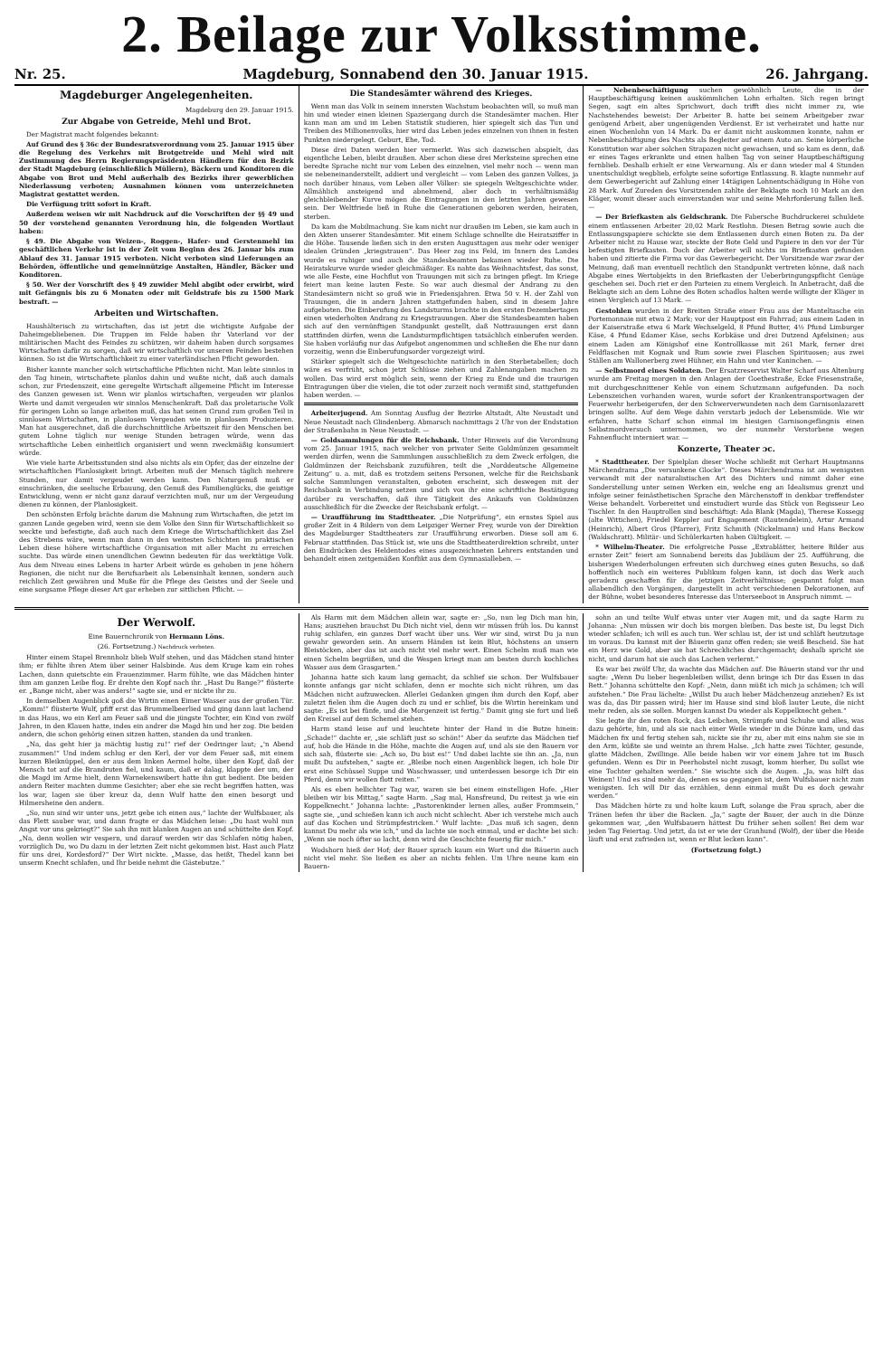2. Beilage zur Volksstimme.
Nr. 25. Magdeburg, Sonnabend den 30. Januar 1915. 26. Jahrgang.
Magdeburger Angelegenheiten.
Magdeburg den 29. Januar 1915.
Zur Abgabe von Getreide, Mehl und Brot.
Der Magistrat macht folgendes bekannt:
Auf Grund des § 36c der Bundesratsverordnung vom 25. Januar 1915 über die Regelung des Verkehrs mit Brotgetreide und Mehl wird mit Zustimmung des Herrn Regierungspräsidenten Händlern für den Bezirk der Stadt Magdeburg (einschließlich Müllern), Bäckern und Konditoren die Abgabe von Brot und Mehl außerhalb des Bezirks ihrer gewerblichen Niederlassung verboten; Ausnahmen können vom unterzeichneten Magistrat gestattet werden.
Die Verfügung tritt sofort in Kraft.
Außerdem weisen wir mit Nachdruck auf die Vorschriften der §§ 49 und 50 der vorstehend genannten Verordnung hin, die folgenden Wortlaut haben:
§ 49. Die Abgabe von Weizen-, Roggen-, Hafer- und Gerstenmehl im geschäftlichen Verkehr ist in der Zeit vom Beginn des 26. Januar bis zum Ablauf des 31. Januar 1915 verboten. Nicht verboten sind Lieferungen an Behörden, öffentliche und gemeinnützige Anstalten, Händler, Bäcker und Konditoren.
§ 50. Wer der Vorschrift des § 49 zuwider Mehl abgibt oder erwirbt, wird mit Gefängnis bis zu 6 Monaten oder mit Geldstrafe bis zu 1500 Mark bestraft. —
Arbeiten und Wirtschaften.
Haushälterisch zu wirtschaften, das ist jetzt die wichtigste Aufgabe der Daheimgebliebenen. Die Truppen im Felde haben ihr Vaterland vor der militärischen Macht des Feindes zu schützen, wir daheim haben durch sorgsames Wirtschaften dafür zu sorgen, daß wir wirtschaftlich vor unseren Feinden bestehen können. So ist die Wirtschaftlichkeit zu einer vaterländischen Pflicht geworden.
Bisher kannte mancher solch wirtschaftliche Pflichten nicht. Man lebte sinnlos in den Tag hinein, wirtschaftete planlos dahin und wußte nicht, daß auch damals schon, zur Friedenszeit, eine geregelte Wirtschaft allgemeine Pflicht im Interesse des Ganzen gewesen ist. Wenn wir planlos wirtschaften, vergeuden wir planlos Werte und damit vergeuden wir sinnlos Menschenkraft. Daß das proletarische Volk für geringen Lohn so lange arbeiten muß, das hat seinen Grund zum großen Teil in sinnlosem Wirtschaften, in planlosem Vergeuden wie in planlosem Produzieren. Man hat ausgerechnet, daß die durchschnittliche Arbeitszeit für den Menschen bei gutem Lohne täglich nur wenige Stunden betragen würde, wenn das wirtschaftliche Leben einheitlich organisiert und wenn zweckmäßig konsumiert würde.
Wie viele harte Arbeitsstunden sind also nichts als ein Opfer, das der einzelne der wirtschaftlichen Planlosigkeit bringt. Arbeiten muß der Mensch täglich mehrere Stunden, nur damit vergeudet werden kann. Den Naturgenuß muß er einschränken, die seelische Erbauung, den Genuß des Familienglücks, die geistige Entwicklung, wenn er nicht ganz darauf verzichten muß, nur um der Vergeudung dienen zu können, der Planlosigkeit.
Den schönsten Erfolg brächte darum die Mahnung zum Wirtschaften, die jetzt im ganzen Lande gegeben wird, wenn sie dem Volke den Sinn für Wirtschaftlichkeit so weckte und befestigte, daß auch nach dem Kriege die Wirtschaftlichkeit das Ziel des Strebens wäre, wenn man dann in den weitesten Schichten im praktischen Leben diese höhere wirtschaftliche Organisation mit aller Macht zu erreichen suchte. Das würde einen unendlichen Gewinn bedeuten für das werktätige Volk. Aus dem Niveau eines Lebens in harter Arbeit würde es gehoben in jene höhern Regionen, die nicht nur die Berufsarbeit als Lebensinhalt kennen, sondern auch reichlich Zeit gewähren und Muße für die Pflege des Geistes und der Seele und eine sorgsame Pflege dieser Art gar erheben zur sittlichen Pflicht. —
Die Standesämter während des Krieges.
Wenn man das Volk in seinem innersten Wachstum beobachten will, so muß man hin und wieder einen kleinen Spaziergang durch die Standesämter machen. Hier kann man am und im Leben Statistik studieren, hier spiegelt sich das Tun und Treiben des Millionenvolks, hier wird das Leben jedes einzelnen von ihnen in festen Punkten niedergelegt. Geburt, Ehe, Tod.
Diese drei Daten werden hier vermerkt. Was sich dazwischen abspielt, das eigentliche Leben, bleibt draußen. Aber schon diese drei Merksteine sprechen eine beredte Sprache nicht nur vom Leben des einzelnen, viel mehr noch — wenn man sie nebeneinanderstellt, addiert und vergleicht — vom Leben des ganzen Volkes, ja noch darüber hinaus, vom Leben aller Völker: sie spiegeln Weltgeschichte wider. Allmählich ansteigend und abnehmend, aber doch in verhältnismäßig gleichbleibender Kurve mögen die Eintragungen in den letzten Jahren gewesen sein. Der Weltfriede ließ in Ruhe die Generationen geboren werden, heiraten, sterben.
Da kam die Mobilmachung. Sie kam nicht nur draußen im Leben, sie kam auch in den Akten unserer Standesämter. Mit einem Schlage schnellte die Heiratsziffer in die Höhe. Tausende ließen sich in den ersten Augusttagen aus mehr oder weniger idealen Gründen „kriegstrauen“. Das Heer zog ins Feld, im Innern des Landes wurde es ruhiger und auch die Standesbeamten bekamen wieder Ruhe. Die Heiratskurve wurde wieder gleichmäßiger. Es nahte das Weihnachtsfest, das sonst, wie alle Feste, eine Hochflut von Trauungen mit sich zu bringen pflegt. Im Kriege feiert man keine lauten Feste. So war auch diesmal der Andrang zu den Standesämtern nicht so groß wie in Friedensjahren. Etwa 50 v. H. der Zahl von Trauungen, die in andern Jahren stattgefunden haben, sind in diesem Jahre aufgeboten. Die Einberufung des Landsturms brachte in den ersten Dezembertagen einen wiederholten Andrang zu Kriegstrauungen. Aber die Standesbeamten haben sich auf den vernünftigen Standpunkt gestellt, daß Nottrauungen erst dann stattfinden dürfen, wenn die Landsturmpflichtigen tatsächlich einberufen werden. Sie haben vorläufig nur das Aufgebot angenommen und schließen die Ehe nur dann vorzeitig, wenn die Einberufungsorder vorgezeigt wird.
Stärker spiegelt sich die Weltgeschichte natürlich in den Sterbetabellen; doch wäre es verfrüht, schon jetzt Schlüsse ziehen und Zahlenangaben machen zu wollen. Das wird erst möglich sein, wenn der Krieg zu Ende und die traurigen Eintragungen über die vielen, die tot oder zurzeit noch vermißt sind, stattgefunden haben werden. —
Arbeiterjugend. Am Sonntag Ausflug der Bezirke Altstadt, Alte Neustadt und Neue Neustadt nach Glindenberg. Abmarsch nachmittags 2 Uhr von der Endstation der Straßenbahn in Neue Neustadt. —
— Goldsammlungen für die Reichsbank. Unter Hinweis auf die Verordnung vom 25. Januar 1915, nach welcher von privater Seite Goldmünzen gesammelt werden dürfen, wenn die Sammlungen ausschließlich zu dem Zweck erfolgen, die Goldmünzen der Reichsbank zuzuführen, teilt die „Norddeutsche Allgemeine Zeitung“ u. a. mit, daß es trotzdem seitens Personen, welche für die Reichsbank solche Sammlungen veranstalten, geboten erscheint, sich deswegen mit der Reichsbank in Verbindung setzen und sich von ihr eine schriftliche Bestätigung darüber zu verschaffen, daß ihre Tätigkeit des Ankaufs von Goldmünzen ausschließlich für die Zwecke der Reichsbank erfolgt. —
— Uraufführung im Stadttheater. „Die Notprüfung“, ein ernstes Spiel aus großer Zeit in 4 Bildern von dem Leipziger Werner Frey, wurde von der Direktion des Magdeburger Stadttheaters zur Uraufführung erworben. Diese soll am 6. Februar stattfinden. Das Stück ist, wie uns die Stadttheaterdirektion schreibt, unter den Eindrücken des Heldentodes eines ausgezeichneten Lehrers entstanden und behandelt einen zeitgemäßen Konflikt aus dem Gymnasialleben. —
— Nebenbeschäftigung suchen gewöhnlich Leute, die in der Hauptbeschäftigung keinen auskömmlichen Lohn erhalten. Sich regen bringt Segen, sagt ein altes Sprichwort, doch trifft dies nicht immer zu, wie Nachstehendes beweist: Der Arbeiter B. hatte bei seinem Arbeitgeber zwar genügend Arbeit, aber ungenügenden Verdienst. Er ist verheiratet und hatte nur einen Wochenlohn von 14 Mark. Da er damit nicht auskommen konnte, nahm er Nebenbeschäftigung des Nachts als Begleiter auf einem Auto an. Seine körperliche Konstitution war aber solchen Strapazen nicht gewachsen, und so kam es denn, daß er eines Tages erkrankte und einen halben Tag von seiner Hauptbeschäftigung fernblieb. Deshalb erhielt er eine Verwarnung. Als er dann wieder mal 4 Stunden unentschuldigt wegblieb, erfolgte seine sofortige Entlassung. B. klagte nunmehr auf dem Gewerbegericht auf Zahlung einer 14tägigen Lohnentschädigung in Höhe von 28 Mark. Auf Zureden des Vorsitzenden zahlte der Beklagte noch 10 Mark an den Kläger, womit dieser auch einverstanden war und seine Mehrforderung fallen ließ. —
— Der Briefkasten als Geldschrank. Die Fabersche Buchdruckerei schuldete einem entlassenen Arbeiter 20,02 Mark Restlohn. Diesen Betrag sowie auch die Entlassungspapiere schickte sie dem Entlassenen durch einen Boten zu. Da der Arbeiter nicht zu Hause war, steckte der Bote Geld und Papiere in den vor der Tür befestigten Briefkasten. Doch der Arbeiter will nichts im Briefkasten gefunden haben und zitierte die Firma vor das Gewerbegericht. Der Vorsitzende war zwar der Meinung, daß man eventuell rechtlich den Standpunkt vertreten könne, daß nach Abgabe eines Wertobjekts in den Briefkasten der Ueberbringungspflicht Genüge geschehen sei. Doch riet er den Parteien zu einem Vergleich. In Anbetracht, daß die Beklagte sich an dem Lohne des Boten schadlos halten werde willigte der Kläger in einen Vergleich auf 13 Mark. —
Gestohlen wurden in der Breiten Straße einer Frau aus der Manteltasche ein Portemonnaie mit etwa 2 Mark; vor der Hauptpost ein Fahrrad; aus einem Laden in der Kaiserstraße etwa 6 Mark Wechselgeld, 8 Pfund Butter, 4½ Pfund Limburger Käse, 4 Pfund Edamer Käse, sechs Korbkäse und drei Dutzend Apfelsinen; aus einem Laden am Königshof eine Kontrollkasse mit 261 Mark, ferner drei Feldflaschen mit Kognak und Rum sowie zwei Flaschen Spirituosen; aus zwei Ställen am Wallonerberg zwei Hühner, ein Hahn und vier Kaninchen. —
— Selbstmord eines Soldaten. Der Ersatzreservist Walter Scharf aus Altenburg wurde am Freitag morgen in den Anlagen der Goethestraße, Ecke Friesenstraße, mit durchgeschnittener Kehle von einem Schutzmann aufgefunden. Da noch Lebenszeichen vorhanden waren, wurde sofort der Krankentransportwagen der Feuerwehr herbeigerufen, der den Schwerverwundeten nach dem Garnisonlazarett bringen sollte. Auf dem Wege dahin verstarb jedoch der Lebensmüde. Wie wir erfahren, hatte Scharf schon einmal im hiesigen Garnisongefängnis einen Selbstmordversuch unternommen, wo der nunmehr Verstorbene wegen Fahnenflucht interniert war. —
Konzerte, Theater ɔc.
* Stadttheater. Der Spielplan dieser Woche schließt mit Gerhart Hauptmanns Märchendrama „Die versunkene Glocke“. Dieses Märchendrama ist am wenigsten verwandt mit der naturalistischen Art des Dichters und nimmt daher eine Sonderstellung unter seinen Werken ein, welche eng an Idealismus grenzt und infolge seiner feinästhetischen Sprache den Märchenstoff in denkbar treffendster Weise behandelt. Vorbereitet und einstudiert wurde das Stück von Regisseur Leo Tischler. In den Hauptrollen sind beschäftigt: Ada Blank (Magda), Therese Kossegg (alte Wittichen), Friedel Keppler auf Engagement (Rautendelein), Artur Armand (Heinrich), Albert Gros (Pfarrer), Fritz Schmith (Nickelmann) und Hans Beckow (Waldschratt). Militär- und Schülerkarten haben Gültigkeit. —
* Wilhelm-Theater. Die erfolgreiche Posse „Extrablätter, heitere Bilder aus ernster Zeit“ feiert am Sonnabend bereits das Jubiläum der 25. Aufführung, die bisherigen Wiederholungen erfreuten sich durchweg eines guten Besuchs, so daß hoffentlich noch ein weiteres Publikum folgen kann, ist doch das Werk auch geradezu geschaffen für die jetzigen Zeitverhältnisse; gespannt folgt man allabendlich den Vorgängen, dargestellt in acht verschiedenen Dekorationen, auf der Bühne, wobei besonderes Interesse das Unterseeboot in Anspruch nimmt. —
Der Werwolf.
Eine Bauernchronik von Hermann Löns.
(26. Fortsetzung.) Nachdruck verboten.
Hinter einem Stapel Brennholz blieb Wulf stehen, und das Mädchen stand hinter ihm; er fühlte ihren Atem über seiner Halsbinde. Aus dem Kruge kam ein rohes Lachen, dann quietschte ein Frauenzimmer. Harm fühlte, wie das Mädchen hinter ihm am ganzen Leibe flog. Er drehte den Kopf nach ihr. „Hast Du Bange?“ flüsterte er. „Bange nicht, aber was anders!“ sagte sie, und er nickte ihr zu.
In demselben Augenblick goß die Wirtin einen Eimer Wasser aus der großen Tür. „Komm!“ flüsterte Wulf, pfiff erst das Brummelbeerlied und ging dann laut lachend in das Haus, wo ein Kerl am Feuer saß und die jüngste Tochter, ein Kind von zwölf Jahren, in den Klauen hatte, indes ein andrer die Magd hin und her zog. Die beiden andern, die schon gehörig einen sitzen hatten, standen da und tranken.
„Na, das geht hier ja mächtig lustig zu!“ rief der Oedringer laut; „'n Abend zusammen!“ Und indem schlug er den Kerl, der vor dem Feuer saß, mit einem kurzen Bleiknüppel, den er aus dem linken Aermel holte, über den Kopf, daß der Mensch tot auf die Brandruten fiel, und kaum, daß er dalag, klappte der um, der die Magd im Arme hielt, denn Warnekenswibert hatte ihn gut bedient. Die beiden andern Reiter machten dumme Gesichter; aber ehe sie recht begriffen hatten, was los war, lagen sie über kreuz da, denn Wulf hatte den einen besorgt und Hilmersheine den andern.
„So, nun sind wir unter uns, jetzt gebe ich einen aus,“ lachte der Wulfsbauer, als das Flett sauber war, und dann fragte er das Mädchen leise: „Du hast wohl nun Angst vor uns gekriegt?“ Sie sah ihn mit blanken Augen an und schüttelte den Kopf. „Na, denn wollen wir vespern, und darauf werden wir das Schlafen nötig haben, vorzüglich Du, wo Du dazu in der letzten Zeit nicht gekommen bist. Hast auch Platz für uns drei, Kordesford?“ Der Wirt nickte. „Masse, das heißt, Thedel kann bei unserm Knecht schlafen, und Ihr beide nehmt die Gästebutze.“
Als Harm mit dem Mädchen allein war, sagte er: „So, nun leg Dich man hin, Hans; ausziehen brauchst Du Dich nicht viel, denn wir müssen früh los. Du kannst ruhig schlafen, ein ganzes Dorf wacht über uns. Wer wir sind, wirst Du ja nun gewahr geworden sein. An unsern Händen ist kein Blut, höchstens an unsern Bleistöcken, aber das ist auch nicht viel mehr wert. Einen Schelm muß man wie einen Schelm begrüßen, und die Wespen kriegt man am besten durch kochliches Wasser aus dem Grasgarten.“
Johanna hatte sich kaum lang gemacht, da schlief sie schon. Der Wulfsbauer konnte anfangs gar nicht schlafen, denn er mochte sich nicht rühren, um das Mädchen nicht aufzuwecken. Allerlei Gedanken gingen ihm durch den Kopf, aber zuletzt fielen ihm die Augen doch zu und er schlief, bis die Wirtin hereinkam und sagte: „Es ist bei fünfe, und die Morgenzeit ist fertig.“ Damit ging sie fort und ließ den Kreisel auf dem Schemel stehen.
Harm stand leise auf und leuchtete hinter der Hand in die Butze hinein: „Schade!“ dachte er, „sie schläft just so schön!“ Aber da seufzte das Mädchen tief auf, hob die Hände in die Höhe, machte die Augen auf, und als sie den Bauern vor sich sah, flüsterte sie: „Ach so, Du bist es!“ Und dabei lachte sie ihn an. „Ja, nun mußt Du aufstehen,“ sagte er. „Bleibe noch einen Augenblick liegen, ich hole Dir erst eine Schüssel Suppe und Waschwasser, und unterdessen besorge ich Dir ein Pferd, denn wir wollen flott reiten.“
Als es eben hellichter Tag war, waren sie bei einem einstelligen Hofe. „Hier bleiben wir bis Mittag,“ sagte Harm. „Sag mal, Hansfreund, Du reitest ja wie ein Koppelknecht.“ Johanna lachte: „Pastorenkinder lernen alles, außer Frommsein,“ sagte sie, „und schießen kann ich auch nicht schlecht. Aber ich verstehe mich auch auf das Kochen und Strümpfestricken.“ Wulf lachte: „Das muß ich sagen, denn kannst Du mehr als wie ich,“ und da lachte sie noch einmal, und er dachte bei sich: „Wenn sie noch öfter so lacht, denn wird die Geschichte feuerig für mich.“
Wodshorn hieß der Hof; der Bauer sprach kaum ein Wort und die Bäuerin auch nicht viel mehr. Sie ließen es aber an nichts fehlen. Um Uhre neune kam ein Bauern-
sohn an und teilte Wulf etwas unter vier Augen mit, und da sagte Harm zu Johanna: „Nun müssen wir doch bis morgen bleiben. Das beste ist, Du legst Dich wieder schlafen; ich will es auch tun. Wer schlau ist, der ist und schläft heutzutage im voraus. Du kannst mit der Bäuerin ganz offen reden; sie weiß Bescheid. Sie hat ein Herz wie Gold, aber sie hat Schreckliches durchgemacht; deshalb spricht sie nicht, und darum hat sie auch das Lachen verlernt.“
Es war bei zwölf Uhr, da wachte das Mädchen auf. Die Bäuerin stand vor ihr und sagte: „Wenn Du lieber liegenbleiben willst, denn bringe ich Dir das Essen in das Bett.“ Johanna schüttelte den Kopf: „Nein, dann müßt ich mich ja schämen; ich will aufstehen.“ Die Frau lächelte: „Willst Du auch lieber Mädchenzeug anziehen? Es ist was da, das Dir passen wird; hier im Hause sind sind bloß lauter Leute, die nicht mehr reden, als sie sollen. Morgen kannst Du wieder als Koppelknecht gehen.“
Sie legte ihr den roten Rock, das Leibchen, Strümpfe und Schuhe und alles, was dazu gehörte, hin, und als sie nach einer Weile wieder in die Dönze kam, und das Mädchen fix und fertig stehen sah, nickte sie ihr zu, aber mit eins nahm sie sie in den Arm, küßte sie und weinte an ihrem Halse. „Ich hatte zwei Töchter, gesunde, glatte Mädchen, Zwillinge. Alle beide haben wir vor einem Jahre tot im Busch gefunden. Wenn es Dir in Peerhobstel nicht zusagt, komm hierher, Du sollst wie eine Tochter gehalten werden.“ Sie wischte sich die Augen. „Ja, was hilft das Weinen! Und es sind mehr da, denen es so gegangen ist, dem Wulfsbauer nicht zum wenigsten. Ich will Dir das erzählen, denn einmal mußt Du es doch gewahr werden.“
Das Mädchen hörte zu und holte kaum Luft, solange die Frau sprach, aber die Tränen liefen ihr über die Backen. „Ja,“ sagte der Bauer, der auch in die Dönze gekommen war, „den Wulfsbauern hättest Du früher sehen sollen! Bei dem war jeden Tag Feiertag. Und jetzt, da ist er wie der Granhund (Wolf), der über die Heide läuft und erst zufrieden ist, wenn er Blut lecken kann“.
(Fortsetzung folgt.)